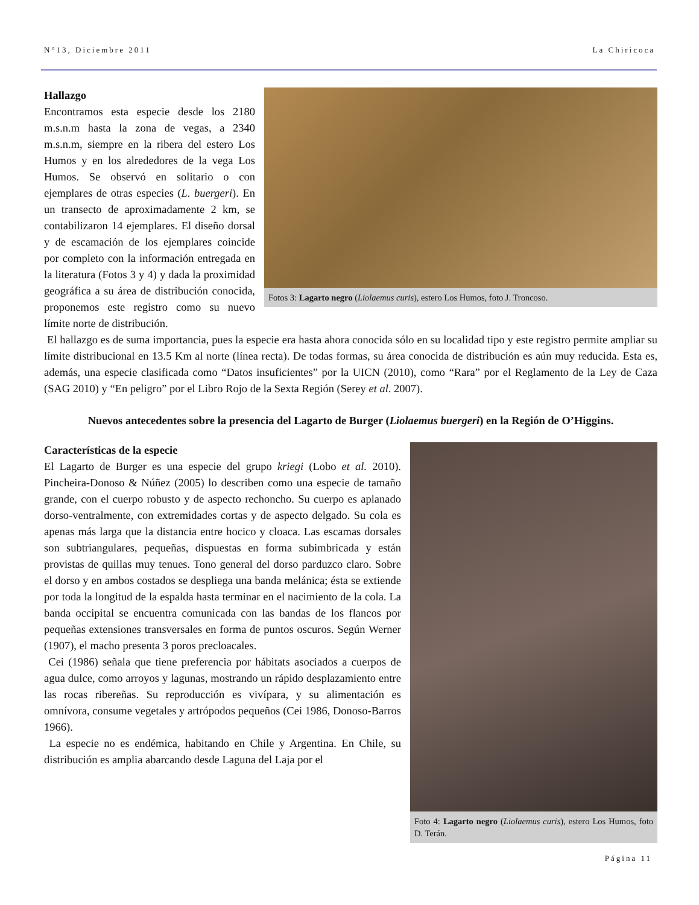N°13, Diciembre 2011 La Chiricoca
Fotos 3: Lagarto negro (Liolaemus curis), estero Los Humos, foto J. Troncoso.
Hallazgo
Encontramos esta especie desde los 2180 m.s.n.m hasta la zona de vegas, a 2340 m.s.n.m, siempre en la ribera del estero Los Humos y en los alrededores de la vega Los Humos. Se observó en solitario o con ejemplares de otras especies (L. buergeri). En un transecto de aproximadamente 2 km, se contabilizaron 14 ejemplares. El diseño dorsal y de escamación de los ejemplares coincide por completo con la información entregada en la literatura (Fotos 3 y 4) y dada la proximidad geográfica a su área de distribución conocida, proponemos este registro como su nuevo límite norte de distribución.
El hallazgo es de suma importancia, pues la especie era hasta ahora conocida sólo en su localidad tipo y este registro permite ampliar su límite distribucional en 13.5 Km al norte (línea recta). De todas formas, su área conocida de distribución es aún muy reducida. Esta es, además, una especie clasificada como “Datos insuficientes” por la UICN (2010), como “Rara” por el Reglamento de la Ley de Caza (SAG 2010) y “En peligro” por el Libro Rojo de la Sexta Región (Serey et al. 2007).
Nuevos antecedentes sobre la presencia del Lagarto de Burger (Liolaemus buergeri) en la Región de O’Higgins.
Foto 4: Lagarto negro (Liolaemus curis), estero Los Humos, foto D. Terán.
Características de la especie
El Lagarto de Burger es una especie del grupo kriegi (Lobo et al. 2010). Pincheira-Donoso & Núñez (2005) lo describen como una especie de tamaño grande, con el cuerpo robusto y de aspecto rechoncho. Su cuerpo es aplanado dorso-ventralmente, con extremidades cortas y de aspecto delgado. Su cola es apenas más larga que la distancia entre hocico y cloaca. Las escamas dorsales son subtriangulares, pequeñas, dispuestas en forma subimbricada y están provistas de quillas muy tenues. Tono general del dorso parduzco claro. Sobre el dorso y en ambos costados se despliega una banda melánica; ésta se extiende por toda la longitud de la espalda hasta terminar en el nacimiento de la cola. La banda occipital se encuentra comunicada con las bandas de los flancos por pequeñas extensiones transversales en forma de puntos oscuros. Según Werner (1907), el macho presenta 3 poros precloacales.
Cei (1986) señala que tiene preferencia por hábitats asociados a cuerpos de agua dulce, como arroyos y lagunas, mostrando un rápido desplazamiento entre las rocas ribereñas. Su reproducción es vivípara, y su alimentación es omnívora, consume vegetales y artrópodos pequeños (Cei 1986, Donoso-Barros 1966).
La especie no es endémica, habitando en Chile y Argentina. En Chile, su distribución es amplia abarcando desde Laguna del Laja por el
Página 11